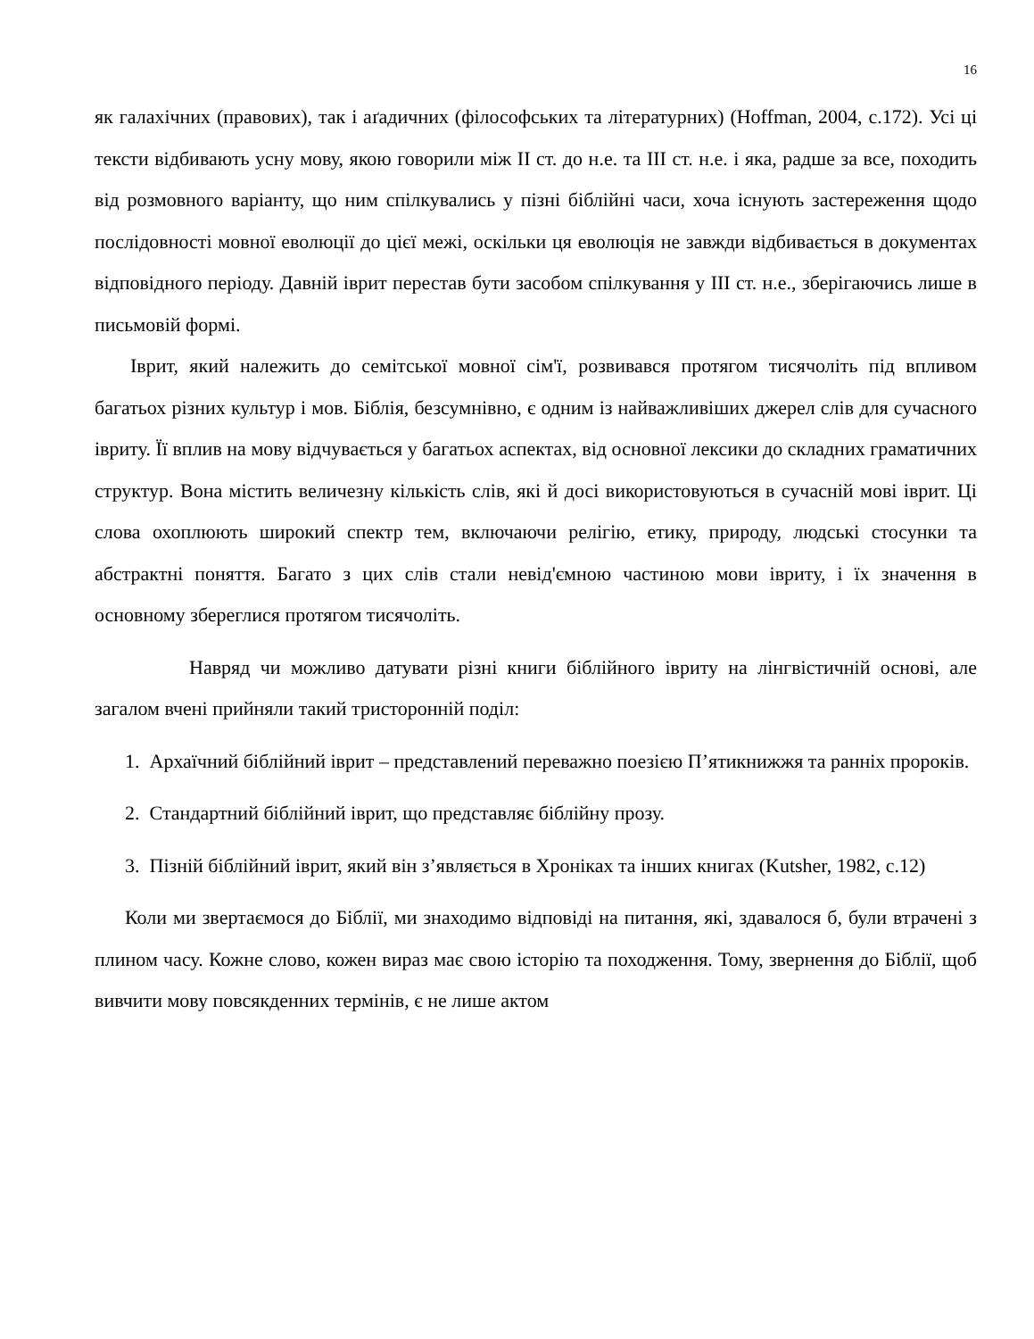16
як галахічних (правових), так і аґадичних (філософських та літературних) (Hoffman, 2004, с.172). Усі ці тексти відбивають усну мову, якою говорили між II ст. до н.е. та III ст. н.е. і яка, радше за все, походить від розмовного варіанту, що ним спілкувались у пізні біблійні часи, хоча існують застереження щодо послідовності мовної еволюції до цієї межі, оскільки ця еволюція не завжди відбивається в документах відповідного періоду. Давній іврит перестав бути засобом спілкування у III ст. н.е., зберігаючись лише в письмовій формі.
Іврит, який належить до семітської мовної сім'ї, розвивався протягом тисячоліть під впливом багатьох різних культур і мов. Біблія, безсумнівно, є одним із найважливіших джерел слів для сучасного івриту. Її вплив на мову відчувається у багатьох аспектах, від основної лексики до складних граматичних структур. Вона містить величезну кількість слів, які й досі використовуються в сучасній мові іврит. Ці слова охоплюють широкий спектр тем, включаючи релігію, етику, природу, людські стосунки та абстрактні поняття. Багато з цих слів стали невід'ємною частиною мови івриту, і їх значення в основному збереглися протягом тисячоліть.
Навряд чи можливо датувати різні книги біблійного івриту на лінгвістичній основі, але загалом вчені прийняли такий тристоронній поділ:
1. Архаїчний біблійний іврит – представлений переважно поезією П’ятикнижжя та ранніх пророків.
2. Стандартний біблійний іврит, що представляє біблійну прозу.
3. Пізній біблійний іврит, який він з’являється в Хроніках та інших книгах (Kutsher, 1982, с.12)
Коли ми звертаємося до Біблії, ми знаходимо відповіді на питання, які, здавалося б, були втрачені з плином часу. Кожне слово, кожен вираз має свою історію та походження. Тому, звернення до Біблії, щоб вивчити мову повсякденних термінів, є не лише актом